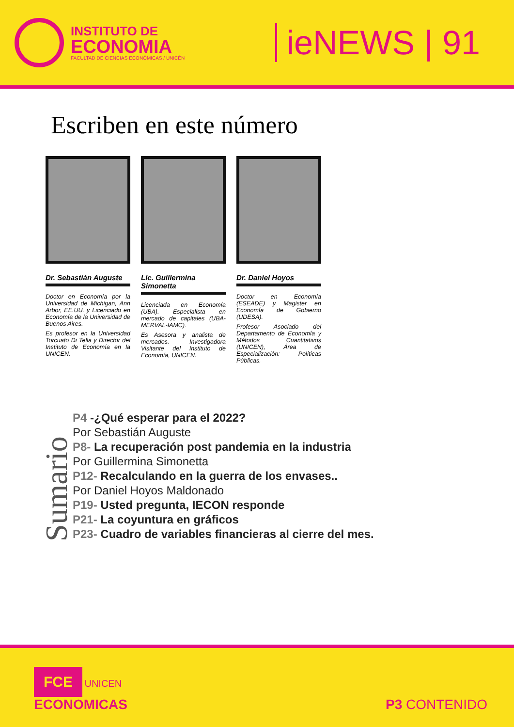INSTITUTO DE
ECONOMIA
FACULTAD DE CIENCIAS ECONÓMICAS / UNICÉN
ieNEWS | 91
Escriben en este número
Dr. Sebastián Auguste
Doctor en Economía por la Universidad de Michigan, Ann Arbor, EE.UU. y Licenciado en Economía de la Universidad de Buenos Aires.
Es profesor en la Universidad Torcuato Di Tella y Director del Instituto de Economía en la UNICEN.
Lic. Guillermina Simonetta
Licenciada en Economía (UBA). Especialista en mercado de capitales (UBA-MERVAL-IAMC).
Es Asesora y analista de mercados. Investigadora Visitante del Instituto de Economía, UNICEN.
Dr. Daniel Hoyos
Doctor en Economía (ESEADE) y Magister en Economía de Gobierno (UDESA).
Profesor Asociado del Departamento de Economía y Métodos Cuantitativos (UNICEN), Área de Especialización: Políticas Públicas.
Sumario
P4 -¿Qué esperar para el 2022?
Por Sebastián Auguste
P8- La recuperación post pandemia en la industria
Por Guillermina Simonetta
P12- Recalculando en la guerra de los envases..
Por Daniel Hoyos Maldonado
P19- Usted pregunta, IECON responde
P21- La coyuntura en gráficos
P23- Cuadro de variables financieras al cierre del mes.
FCE UNICEN
ECONOMICAS
P3 CONTENIDO